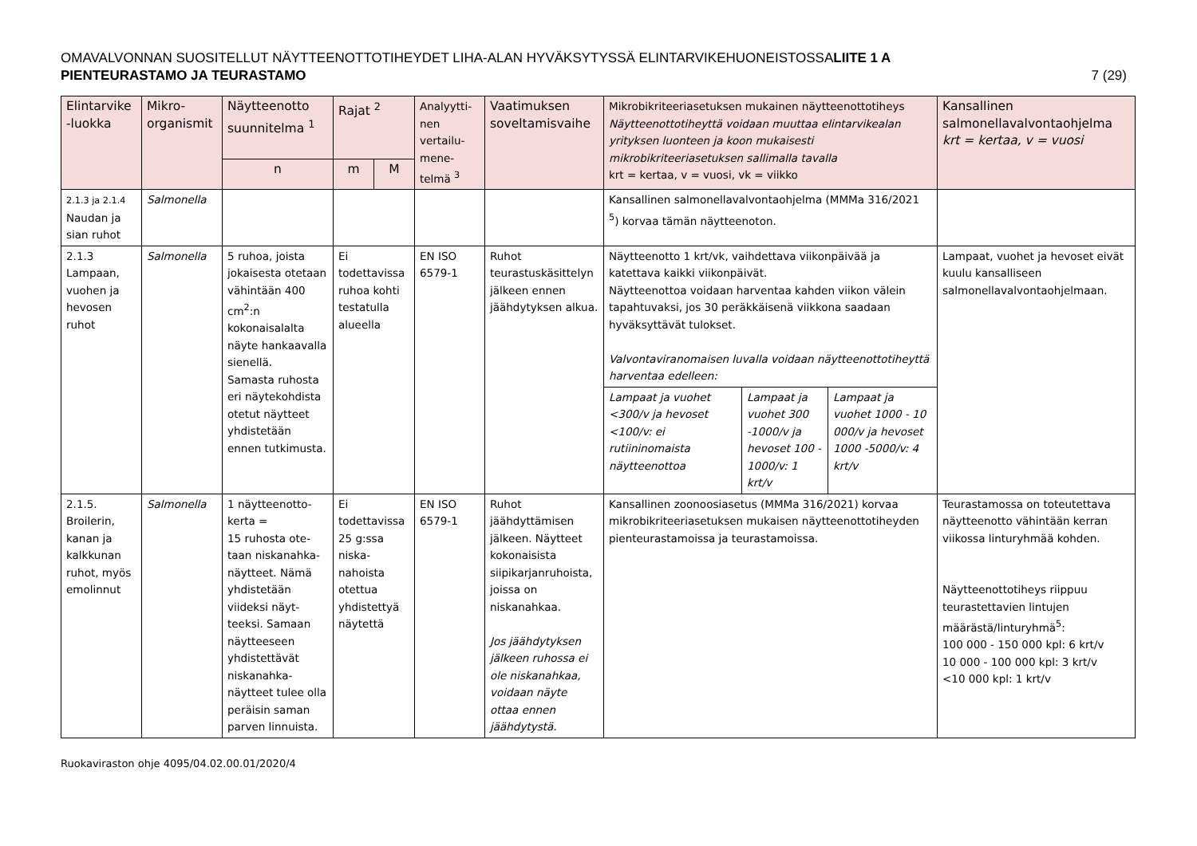OMAVALVONNAN SUOSITELLUT NÄYTTEENOTTOTIHEYDET LIHA-ALAN HYVÄKSYTYSSÄ ELINTARVIKEHUONEISTOSSALIITE 1 A
PIENTEURASTAMO JA TEURASTAMO 7 (29)
| Elintarvike -luokka | Mikro-organismit | Näytteenotto suunnitelma <sup>1</sup> | Rajat <sup>2</sup> | | Analyytti-nen vertailu-mene-telmä <sup>3</sup> | Vaatimuksen soveltamisvaihe | Mikrobikriteeriasetuksen mukainen näytteenottotiheys Näytteenottotiheyttä voidaan muuttaa elintarvikealan yrityksen luonteen ja koon mukaisesti mikrobikriteeriasetuksen sallimalla tavalla krt = kertaa, v = vuosi, vk = viikko | | | Kansallinen salmonellavalvontaohjelma krt = kertaa, v = vuosi |
| --- | --- | --- | --- | --- | --- | --- | --- | --- | --- | --- |
| | | n | m | M | | | | | | |
| 2.1.3 ja 2.1.4 Naudan ja sian ruhot | Salmonella | | | | | | Kansallinen salmonellavalvontaohjelma (MMMa 316/2021 <sup>5</sup>) korvaa tämän näytteenoton. | | | |
| 2.1.3 Lampaan, vuohen ja hevosen ruhot | Salmonella | 5 ruhoa, joista jokaisesta otetaan vähintään 400 cm<sup>2</sup>:n kokonaisalalta näyte hankaavalla sienellä. Samasta ruhosta eri näytekohdista otetut näytteet yhdistetään ennen tutkimusta. | Ei todettavissa ruhoa kohti testatulla alueella | | EN ISO 6579-1 | Ruhot teurastuskäsittelyn jälkeen ennen jäähdytyksen alkua. | Näytteenotto 1 krt/vk, vaihdettava viikonpäivää ja katettava kaikki viikonpäivät. Näytteenottoa voidaan harventaa kahden viikon välein tapahtuvaksi, jos 30 peräkkäisenä viikkona saadaan hyväksyttävät tulokset. Valvontaviranomaisen luvalla voidaan näytteenottotiheyttä harventaa edelleen: | | | Lampaat, vuohet ja hevoset eivät kuulu kansalliseen salmonellavalvontaohjelmaan. |
| | | | | | | | Lampaat ja vuohet <300/v ja hevoset <100/v: ei rutiininomaista näytteenottoa | Lampaat ja vuohet 300 -1000/v ja hevoset 100 - 1000/v: 1 krt/v | Lampaat ja vuohet 1000 - 10 000/v ja hevoset 1000 -5000/v: 4 krt/v | |
| 2.1.5. Broilerin, kanan ja kalkkunan ruhot, myös emolinnut | Salmonella | 1 näytteenotto-kerta = 15 ruhosta ote-taan niskanahka-näytteet. Nämä yhdistetään viideksi näyt-teeksi. Samaan näytteeseen yhdistettävät niskanahka-näytteet tulee olla peräisin saman parven linnuista. | Ei todettavissa 25 g:ssa niska-nahoista otettua yhdistettyä näytettä | | EN ISO 6579-1 | Ruhot jäähdyttämisen jälkeen. Näytteet kokonaisista siipikarjanruhoista, joissa on niskanahkaa. Jos jäähdytyksen jälkeen ruhossa ei ole niskanahkaa, voidaan näyte ottaa ennen jäähdytystä. | Kansallinen zoonoosiasetus (MMMa 316/2021) korvaa mikrobikriteeriasetuksen mukaisen näytteenottotiheyden pienteurastamoissa ja teurastamoissa. | | | Teurastamossa on toteutettava näytteenotto vähintään kerran viikossa linturyhmää kohden. Näytteenottotiheys riippuu teurastettavien lintujen määrästä/linturyhmä<sup>5</sup>: 100 000 - 150 000 kpl: 6 krt/v 10 000 - 100 000 kpl: 3 krt/v <10 000 kpl: 1 krt/v |
Ruokaviraston ohje 4095/04.02.00.01/2020/4